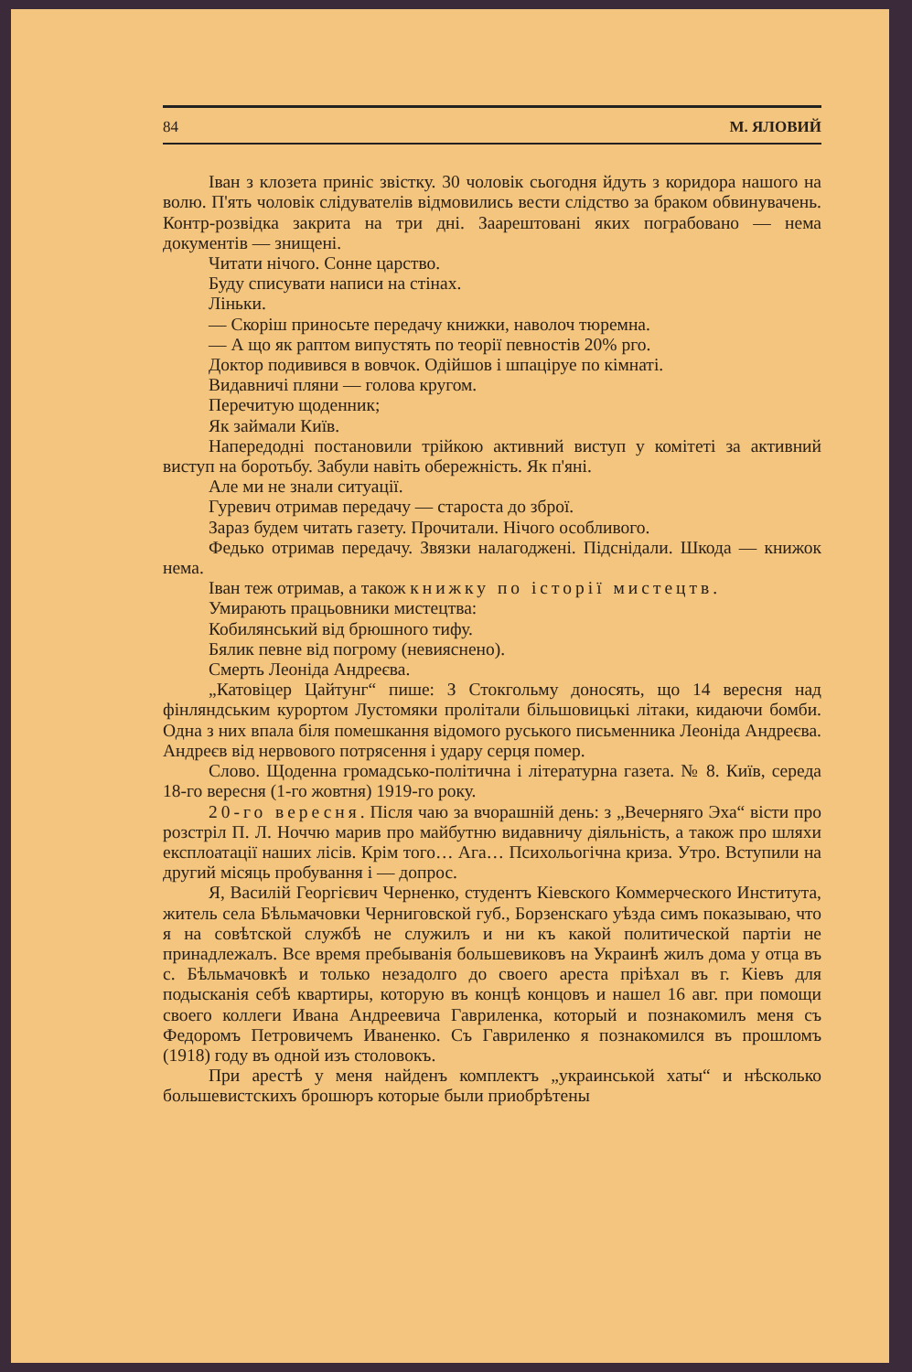84 М. ЯЛОВИЙ
Іван з клозета приніс звістку. 30 чоловік сьогодня йдуть з коридора нашого на волю. П'ять чоловік слідувателів відмовились вести слідство за браком обвинувачень. Контр-розвідка закрита на три дні. Заарештовані яких пограбовано — нема документів — знищені.
Читати нічого. Сонне царство.
Буду списувати написи на стінах.
Ліньки.
— Скоріш приносьте передачу книжки, наволоч тюремна.
— А що як раптом випустять по теорії певностів 20% рго.
Доктор подивився в вовчок. Одійшов і шпаціруе по кімнаті.
Видавничі пляни — голова кругом.
Перечитую щоденник;
Як займали Київ.
Напередодні постановили трійкою активний виступ у комітеті за активний виступ на боротьбу. Забули навіть обережність. Як п'яні.
Але ми не знали ситуації.
Гуревич отримав передачу — староста до зброї.
Зараз будем читать газету. Прочитали. Нічого особливого.
Федько отримав передачу. Звязки налагоджені. Підснідали. Шкода — книжок нема.
Іван теж отримав, а також книжку по історії мистецтв.
Умирають працьовники мистецтва:
Кобилянський від брюшного тифу.
Бялик певне від погрому (невияснено).
Смерть Леоніда Андреєва.
„Катовіцер Цайтунг“ пише: З Стокгольму доносять, що 14 вересня над фінляндським курортом Лустомяки пролітали більшовицькі літаки, кидаючи бомби. Одна з них впала біля помешкання відомого руського письменника Леоніда Андреєва. Андреєв від нервового потрясення і удару серця помер.
Слово. Щоденна громадсько-політична і літературна газета. № 8. Київ, середа 18-го вересня (1-го жовтня) 1919-го року.
20-го вересня. Після чаю за вчорашній день: з „Вечерняго Эха“ вісти про розстріл П. Л. Ноччю марив про майбутню видавничу діяльність, а також про шляхи експлоатації наших лісів. Крім того… Ага… Психольогічна криза. Утро. Вступили на другий місяць пробування і — допрос.
Я, Василій Георгієвич Черненко, студентъ Кіевского Коммерческого Института, житель села Бѣльмачовки Черниговской губ., Борзенскаго уѣзда симъ показываю, что я на совѣтской службѣ не служилъ и ни къ какой политической партіи не принадлежалъ. Все время пребыванія большевиковъ на Украинѣ жилъ дома у отца въ с. Бѣльмачовкѣ и только незадолго до своего ареста пріѣхал въ г. Кіевъ для подысканія себѣ квартиры, которую въ концѣ концовъ и нашел 16 авг. при помощи своего коллеги Ивана Андреевича Гавриленка, который и познакомилъ меня съ Федоромъ Петровичемъ Иваненко. Съ Гавриленко я познакомился въ прошломъ (1918) году въ одной изъ столовокъ.
При арестѣ у меня найденъ комплектъ „украинськой хаты“ и нѣсколько большевистскихъ брошюръ которые были приобрѣтены